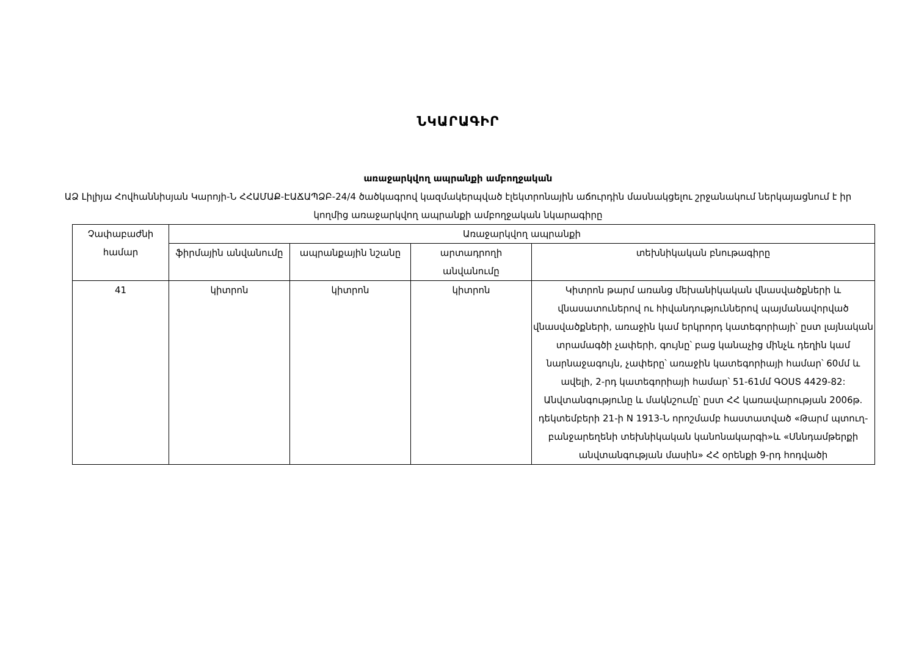ՆԿԱՐԱԳԻՐ
առաջարկվող ապրանքի ամբողջական
ԱՁ Լիլիյա Հովհաննիսյան Կարոյի-Ն ՀՀԱՄԱՔ-ԷԱՃԱՊՁԲ-24/4 ծածկագրով կազմակերպված էլեկտրոնային աճուրդին մասնակցելու շրջանակում ներկայացնում է իր կողմից առաջարկվող ապրանքի ամբողջական նկարագիրը
| Չափաբաժնի համար | Առաջարկվող ապրանքի | | | |
| --- | --- | --- | --- | --- |
| | ֆիրմային անվանումը | ապրանքային նշանը | արտադրողի անվանումը | տեխնիկական բնութագիրը |
| 41 | կիտրոն | կիտրոն | կիտրոն | Կիտրոն թարմ առանց մեխանիկական վնասվածքների և վնասատուներով ու հիվանդություններով պայմանավորված վնասվածքների, առաջին կամ երկրորդ կատեգորիայի՝ ըստ լայնական տրամագծի չափերի, գույնը՝ բաց կանաչից մինչև դեղին կամ նարնաջագույն, չափերը՝ առաջին կատեգորիայի համար՝ 60մմ և ավելի, 2-րդ կատեգորիայի համար՝ 51-61մմ ԳՕՍՏ 4429-82: Անվտանգությունը և մակնշումը՝ ըստ ՀՀ կառավարության 2006թ. դեկտեմբերի 21-ի N 1913-Ն որոշմամբ հաստատված «Թարմ պտուղ-բանջարեղենի տեխնիկական կանոնակարգի»և «Սննդամթերքի անվտանգության մասին» ՀՀ օրենքի 9-րդ հոդվածի |